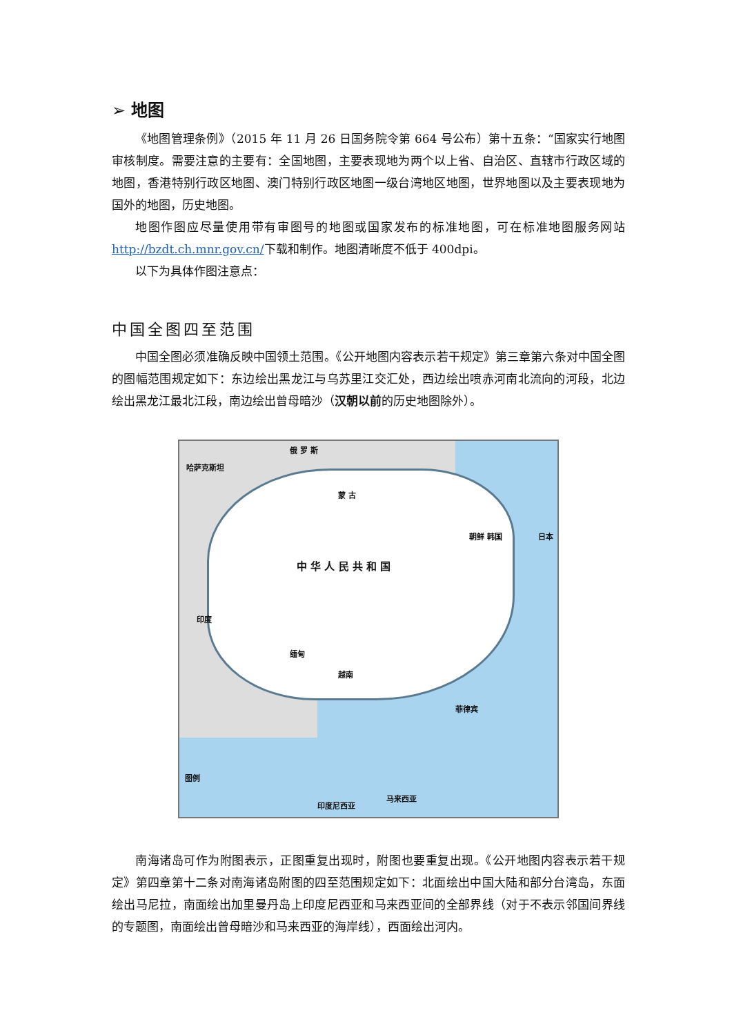➢ 地图
《地图管理条例》（2015 年 11 月 26 日国务院令第 664 号公布）第十五条：“国家实行地图审核制度。需要注意的主要有：全国地图，主要表现地为两个以上省、自治区、直辖市行政区域的地图，香港特别行政区地图、澳门特别行政区地图一级台湾地区地图，世界地图以及主要表现地为国外的地图，历史地图。
地图作图应尽量使用带有审图号的地图或国家发布的标准地图，可在标准地图服务网站http://bzdt.ch.mnr.gov.cn/下载和制作。地图清晰度不低于 400dpi。
以下为具体作图注意点：
中国全图四至范围
中国全图必须准确反映中国领土范围。《公开地图内容表示若干规定》第三章第六条对中国全图的图幅范围规定如下：东边绘出黑龙江与乌苏里江交汇处，西边绘出喷赤河南北流向的河段，北边绘出黑龙江最北江段，南边绘出曾母暗沙（汉朝以前的历史地图除外）。
哈萨克斯坦
俄 罗 斯
蒙 古
中 华 人 民 共 和 国
朝鲜 韩国 日本
印度
缅甸
越南
菲律宾
马来西亚
印度尼西亚
图例
南海诸岛可作为附图表示，正图重复出现时，附图也要重复出现。《公开地图内容表示若干规定》第四章第十二条对南海诸岛附图的四至范围规定如下：北面绘出中国大陆和部分台湾岛，东面绘出马尼拉，南面绘出加里曼丹岛上印度尼西亚和马来西亚间的全部界线（对于不表示邻国间界线的专题图，南面绘出曾母暗沙和马来西亚的海岸线），西面绘出河内。